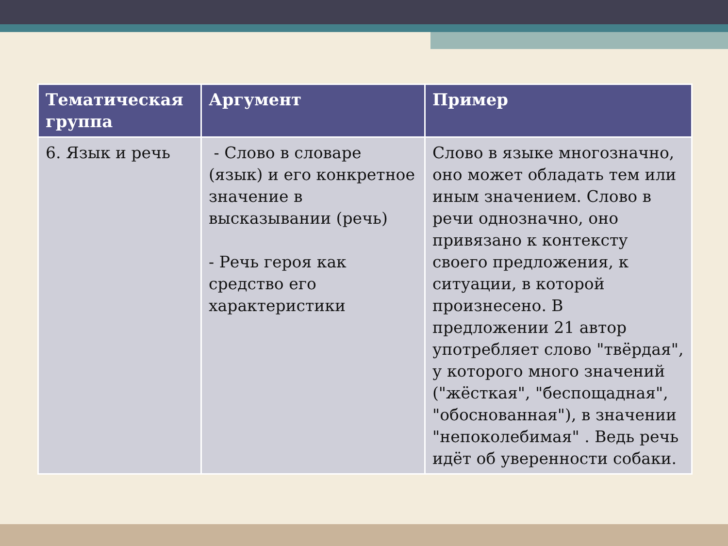| Тематическая группа | Аргумент | Пример |
| --- | --- | --- |
| 6. Язык и речь | - Слово в словаре (язык) и его конкретное значение в высказывании (речь) - Речь героя как средство его характеристики | Слово в языке многозначно, оно может обладать тем или иным значением. Слово в речи однозначно, оно привязано к контексту своего предложения, к ситуации, в которой произнесено. В предложении 21 автор употребляет слово "твёрдая", у которого много значений ("жёсткая", "беспощадная", "обоснованная"), в значении "непоколебимая" . Ведь речь идёт об уверенности собаки. |